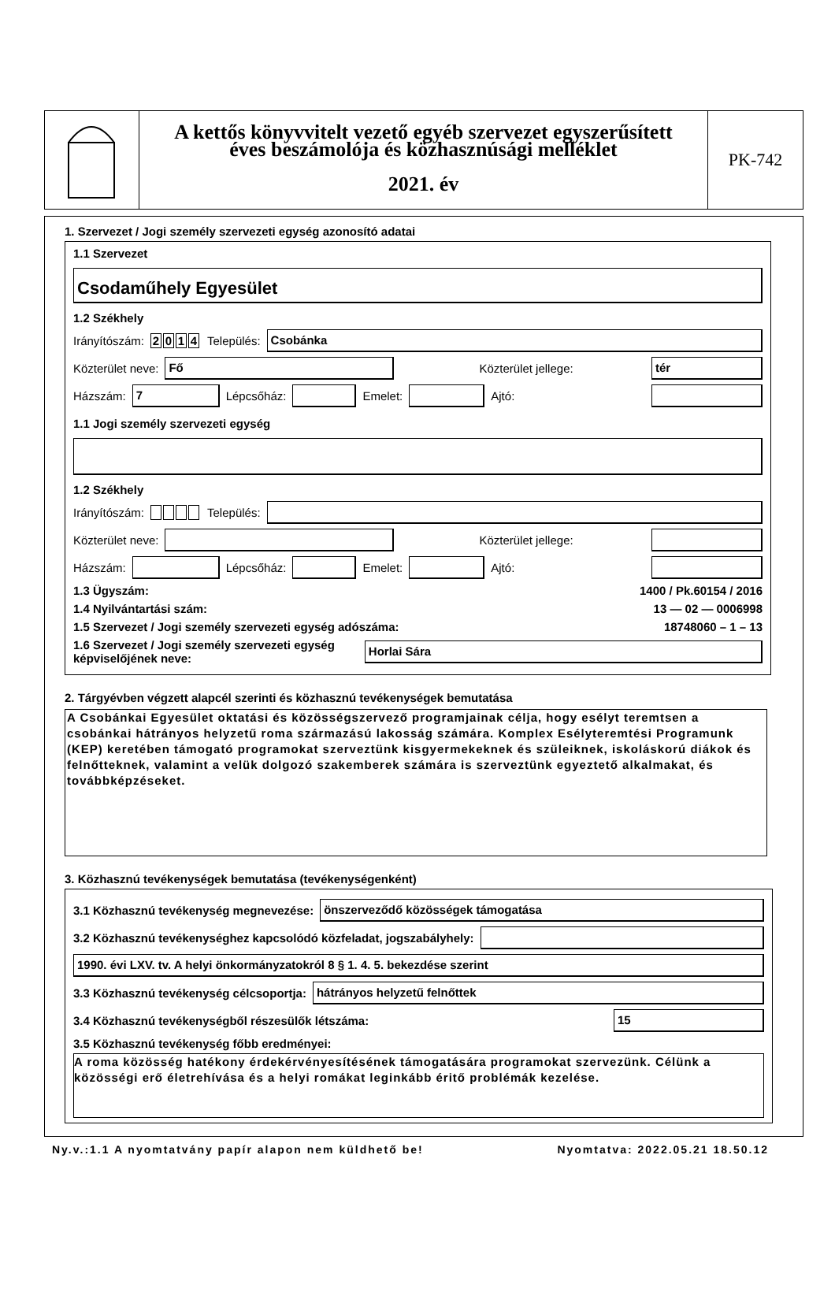A kettős könyvvitelt vezető egyéb szervezet egyszerűsített
éves beszámolója és közhasznúsági melléklet
2021. év
PK-742
1. Szervezet / Jogi személy szervezeti egység azonosító adatai
1.1 Szervezet
Csodaműhely Egyesület
1.2 Székhely
Irányítószám: 2014 Település:
Csobánka
Közterület neve:
Fő
Közterület jellege:
tér
Házszám:
7
Lépcsőház:
Emelet:
Ajtó:
1.1 Jogi személy szervezeti egység
1.2 Székhely
Irányítószám: Település:
Közterület neve:
Közterület jellege:
Házszám:
Lépcsőház:
Emelet:
Ajtó:
1.3 Ügyszám: 1400 / Pk.60154 / 2016
1.4 Nyilvántartási szám: 13 — 02 — 0006998
1.5 Szervezet / Jogi személy szervezeti egység adószáma: 18748060 – 1 – 13
1.6 Szervezet / Jogi személy szervezeti egység
képviselőjének neve:
Horlai Sára
2. Tárgyévben végzett alapcél szerinti és közhasznú tevékenységek bemutatása
A Csobánkai Egyesület oktatási és közösségszervező programjainak célja, hogy esélyt teremtsen a csobánkai hátrányos helyzetű roma származású lakosság számára. Komplex Esélyteremtési Programunk (KEP) keretében támogató programokat szerveztünk kisgyermekeknek és szüleiknek, iskoláskorú diákok és felnőtteknek, valamint a velük dolgozó szakemberek számára is szerveztünk egyeztető alkalmakat, és továbbképzéseket.
3. Közhasznú tevékenységek bemutatása (tevékenységenként)
3.1 Közhasznú tevékenység megnevezése:
önszerveződő közösségek támogatása
3.2 Közhasznú tevékenységhez kapcsolódó közfeladat, jogszabályhely:
1990. évi LXV. tv. A helyi önkormányzatokról 8 § 1. 4. 5. bekezdése szerint
3.3 Közhasznú tevékenység célcsoportja:
hátrányos helyzetű felnőttek
3.4 Közhasznú tevékenységből részesülők létszáma:
15
3.5 Közhasznú tevékenység főbb eredményei:
A roma közösség hatékony érdekérvényesítésének támogatására programokat szervezünk. Célünk a közösségi erő életrehívása és a helyi romákat leginkább éritő problémák kezelése.
Ny.v.:1.1 A nyomtatvány papír alapon nem küldhető be! Nyomtatva: 2022.05.21 18.50.12